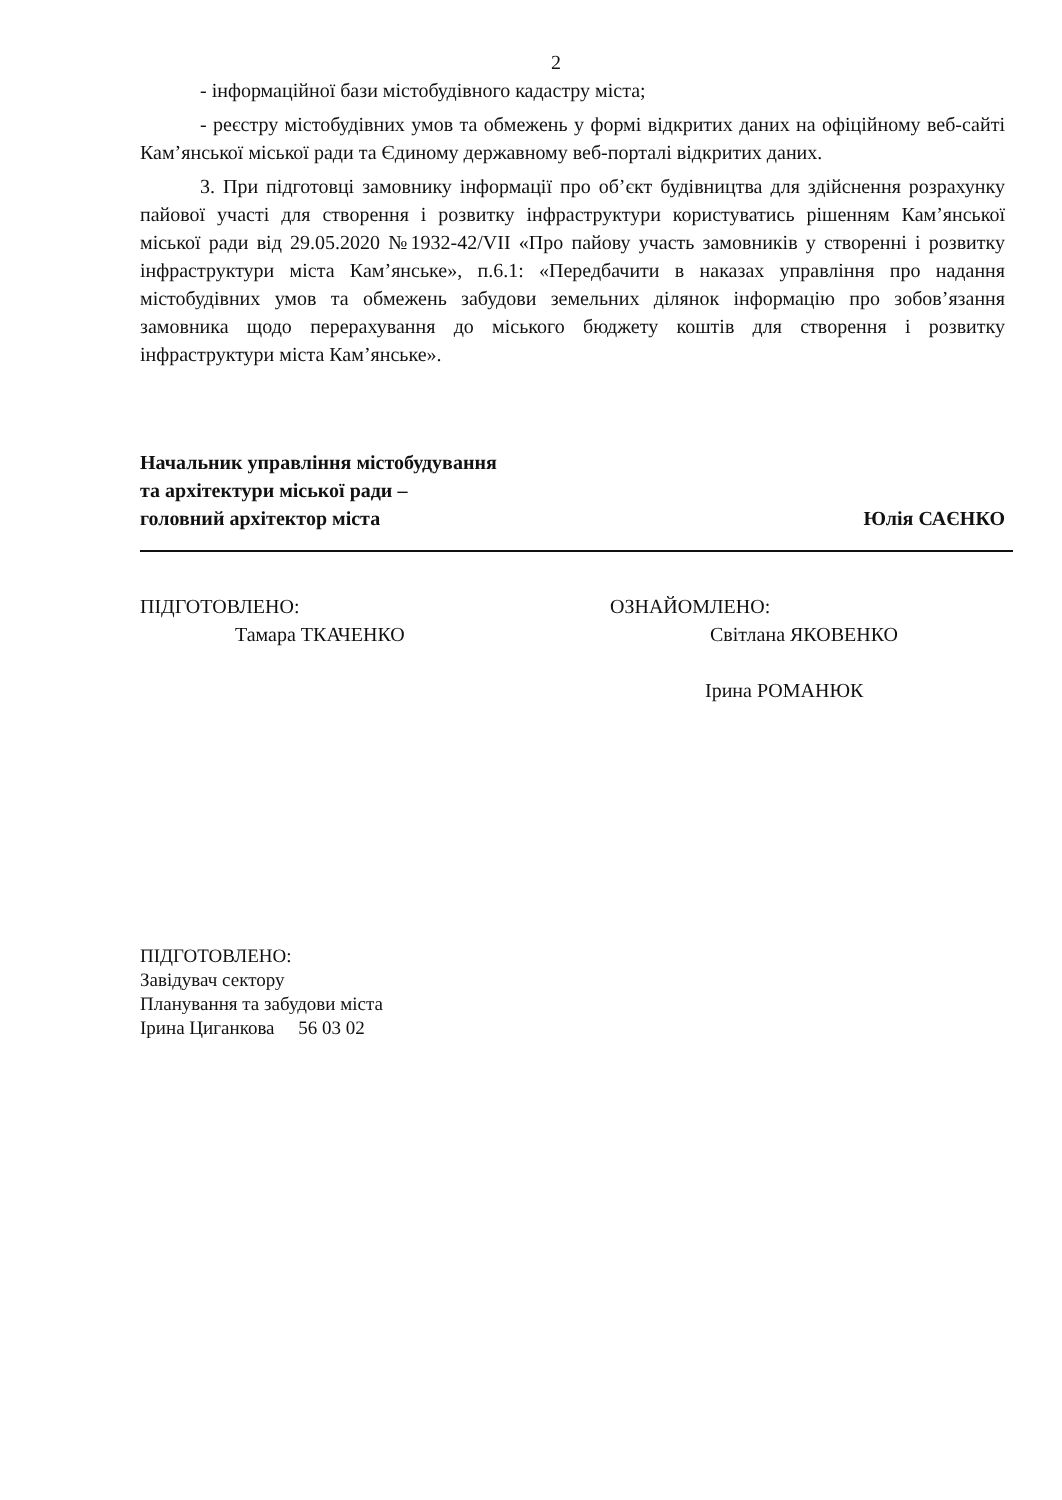2
- інформаційної бази містобудівного кадастру міста;
- реєстру містобудівних умов та обмежень у формі відкритих даних на офіційному веб-сайті Кам’янської міської ради та Єдиному державному веб-порталі відкритих даних.
3. При підготовці замовнику інформації про об’єкт будівництва для здійснення розрахунку пайової участі для створення і розвитку інфраструктури користуватись рішенням Кам’янської міської ради від 29.05.2020 №1932-42/VII «Про пайову участь замовників у створенні і розвитку інфраструктури міста Кам’янське», п.6.1: «Передбачити в наказах управління про надання містобудівних умов та обмежень забудови земельних ділянок інформацію про зобов’язання замовника щодо перерахування до міського бюджету коштів для створення і розвитку інфраструктури міста Кам’янське».
Начальник управління містобудування
та архітектури міської ради –
головний архітектор міста
Юлія САЄНКО
ПІДГОТОВЛЕНО:
Тамара ТКАЧЕНКО
ОЗНАЙОМЛЕНО:
Світлана ЯКОВЕНКО
Ірина РОМАНЮК
ПІДГОТОВЛЕНО:
Завідувач сектору
Планування та забудови міста
Ірина Циганкова 56 03 02